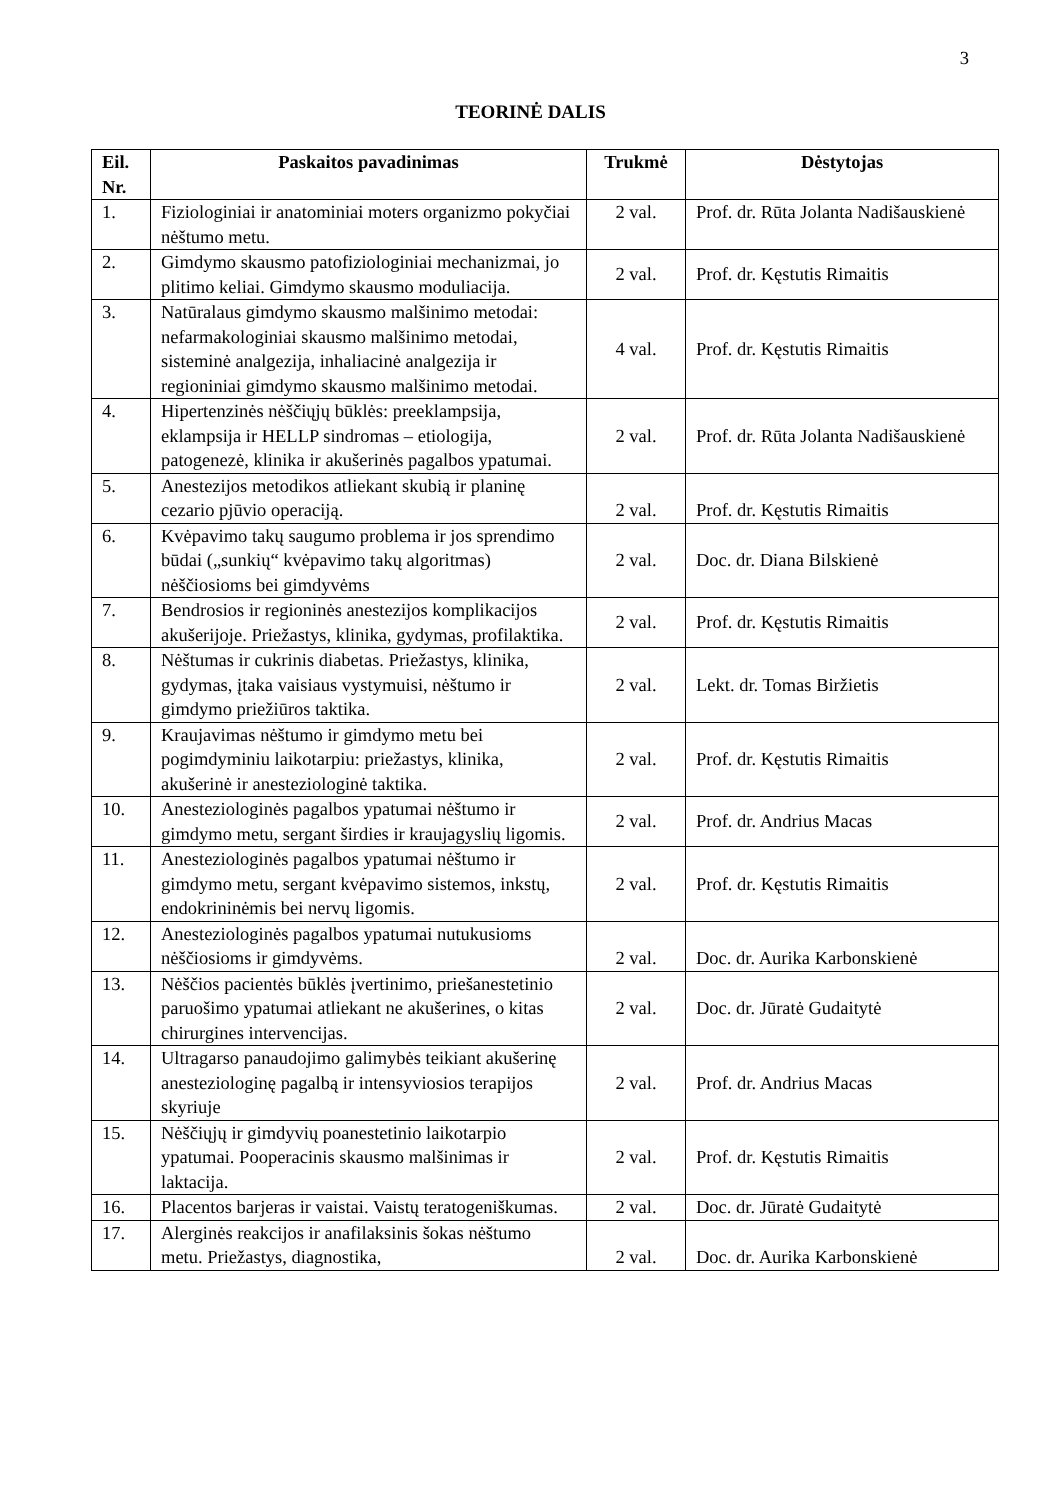3
TEORINĖ DALIS
| Eil. Nr. | Paskaitos pavadinimas | Trukmė | Dėstytojas |
| --- | --- | --- | --- |
| 1. | Fiziologiniai ir anatominiai moters organizmo pokyčiai nėštumo metu. | 2 val. | Prof. dr. Rūta Jolanta Nadišauskienė |
| 2. | Gimdymo skausmo patofiziologiniai mechanizmai, jo plitimo keliai. Gimdymo skausmo moduliacija. | 2 val. | Prof. dr. Kęstutis Rimaitis |
| 3. | Natūralaus gimdymo skausmo malšinimo metodai: nefarmakologiniai skausmo malšinimo metodai, sisteminė analgezija, inhaliacinė analgezija ir regioniniai gimdymo skausmo malšinimo metodai. | 4 val. | Prof. dr. Kęstutis Rimaitis |
| 4. | Hipertenzinės nėščiųjų būklės: preeklampsija, eklampsija ir HELLP sindromas – etiologija, patogenezė, klinika ir akušerinės pagalbos ypatumai. | 2 val. | Prof. dr. Rūta Jolanta Nadišauskienė |
| 5. | Anestezijos metodikos atliekant skubią ir planinę cezario pjūvio operaciją. | 2 val. | Prof. dr. Kęstutis Rimaitis |
| 6. | Kvėpavimo takų saugumo problema ir jos sprendimo būdai („sunkių“ kvėpavimo takų algoritmas) nėščiosioms bei gimdyvėms | 2 val. | Doc. dr. Diana Bilskienė |
| 7. | Bendrosios ir regioninės anestezijos komplikacijos akušerijoje. Priežastys, klinika, gydymas, profilaktika. | 2 val. | Prof. dr. Kęstutis Rimaitis |
| 8. | Nėštumas ir cukrinis diabetas. Priežastys, klinika, gydymas, įtaka vaisiaus vystymuisi, nėštumo ir gimdymo priežiūros taktika. | 2 val. | Lekt. dr. Tomas Biržietis |
| 9. | Kraujavimas nėštumo ir gimdymo metu bei pogimdyminiu laikotarpiu: priežastys, klinika, akušerinė ir anesteziologinė taktika. | 2 val. | Prof. dr. Kęstutis Rimaitis |
| 10. | Anesteziologinės pagalbos ypatumai nėštumo ir gimdymo metu, sergant širdies ir kraujagyslių ligomis. | 2 val. | Prof. dr. Andrius Macas |
| 11. | Anesteziologinės pagalbos ypatumai nėštumo ir gimdymo metu, sergant kvėpavimo sistemos, inkstų, endokrininėmis bei nervų ligomis. | 2 val. | Prof. dr. Kęstutis Rimaitis |
| 12. | Anesteziologinės pagalbos ypatumai nutukusioms nėščiosioms ir gimdyvėms. | 2 val. | Doc. dr. Aurika Karbonskienė |
| 13. | Nėščios pacientės būklės įvertinimo, priešanestetinio paruošimo ypatumai atliekant ne akušerines, o kitas chirurgines intervencijas. | 2 val. | Doc. dr. Jūratė Gudaitytė |
| 14. | Ultragarso panaudojimo galimybės teikiant akušerinę anesteziologinę pagalbą ir intensyviosios terapijos skyriuje | 2 val. | Prof. dr. Andrius Macas |
| 15. | Nėščiųjų ir gimdyvių poanestetinio laikotarpio ypatumai. Pooperacinis skausmo malšinimas ir laktacija. | 2 val. | Prof. dr. Kęstutis Rimaitis |
| 16. | Placentos barjeras ir vaistai. Vaistų teratogeniškumas. | 2 val. | Doc. dr. Jūratė Gudaitytė |
| 17. | Alerginės reakcijos ir anafilaksinis šokas nėštumo metu. Priežastys, diagnostika, | 2 val. | Doc. dr. Aurika Karbonskienė |